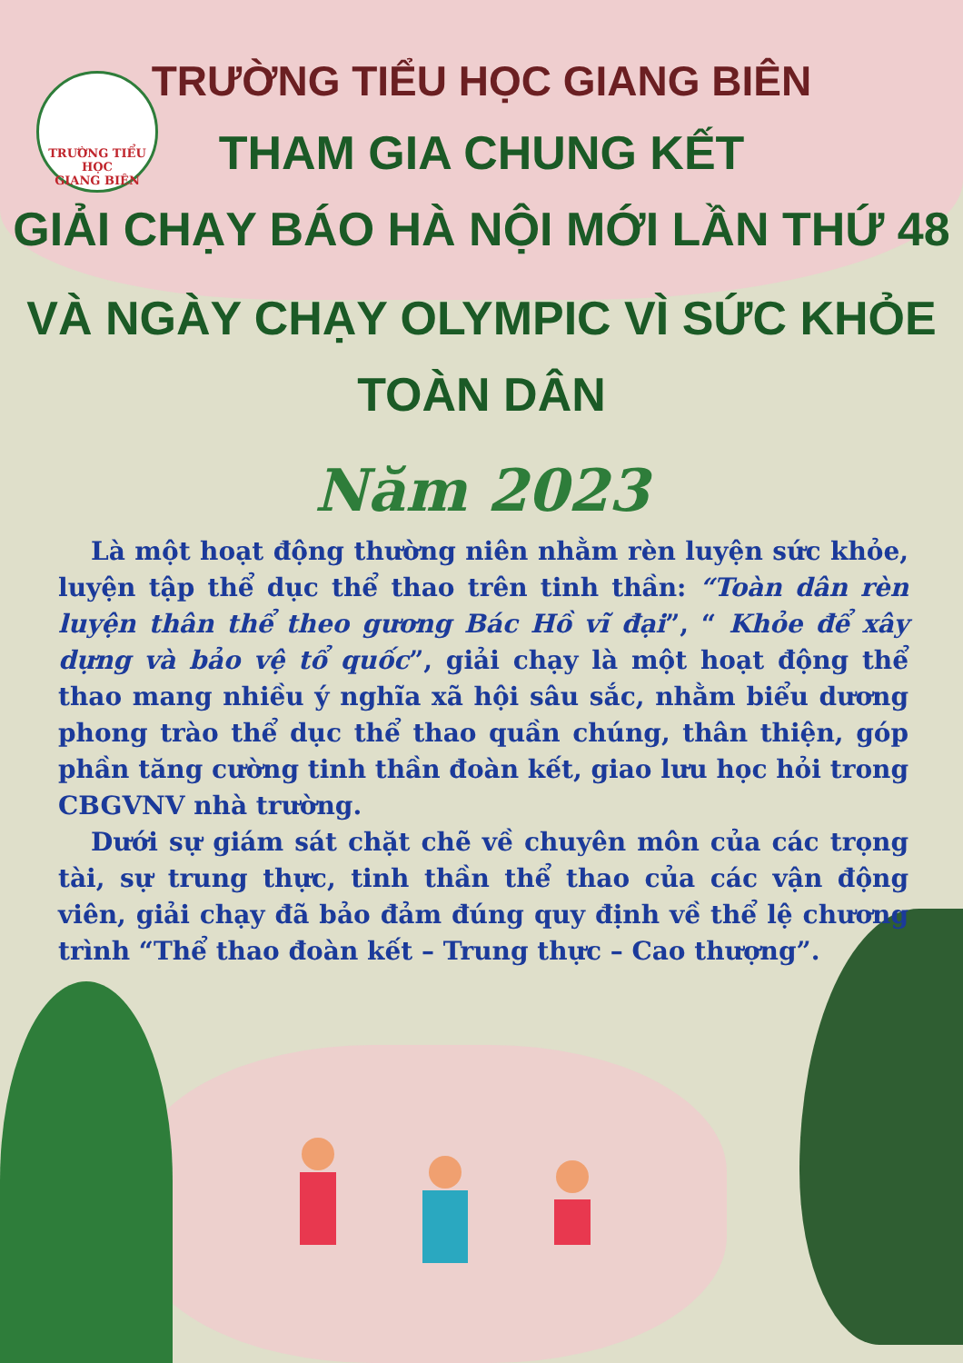TRƯỜNG TIỂU HỌC
GIANG BIÊN
TRƯỜNG TIỂU HỌC GIANG BIÊN
THAM GIA CHUNG KẾT
GIẢI CHẠY BÁO HÀ NỘI MỚI LẦN THỨ 48
VÀ NGÀY CHẠY OLYMPIC VÌ SỨC KHỎE TOÀN DÂN
Năm 2023
Là một hoạt động thường niên nhằm rèn luyện sức khỏe, luyện tập thể dục thể thao trên tinh thần: “Toàn dân rèn luyện thân thể theo gương Bác Hồ vĩ đại”, “ Khỏe để xây dựng và bảo vệ tổ quốc”, giải chạy là một hoạt động thể thao mang nhiều ý nghĩa xã hội sâu sắc, nhằm biểu dương phong trào thể dục thể thao quần chúng, thân thiện, góp phần tăng cường tinh thần đoàn kết, giao lưu học hỏi trong CBGVNV nhà trường.
Dưới sự giám sát chặt chẽ về chuyên môn của các trọng tài, sự trung thực, tinh thần thể thao của các vận động viên, giải chạy đã bảo đảm đúng quy định về thể lệ chương trình “Thể thao đoàn kết – Trung thực – Cao thượng”.